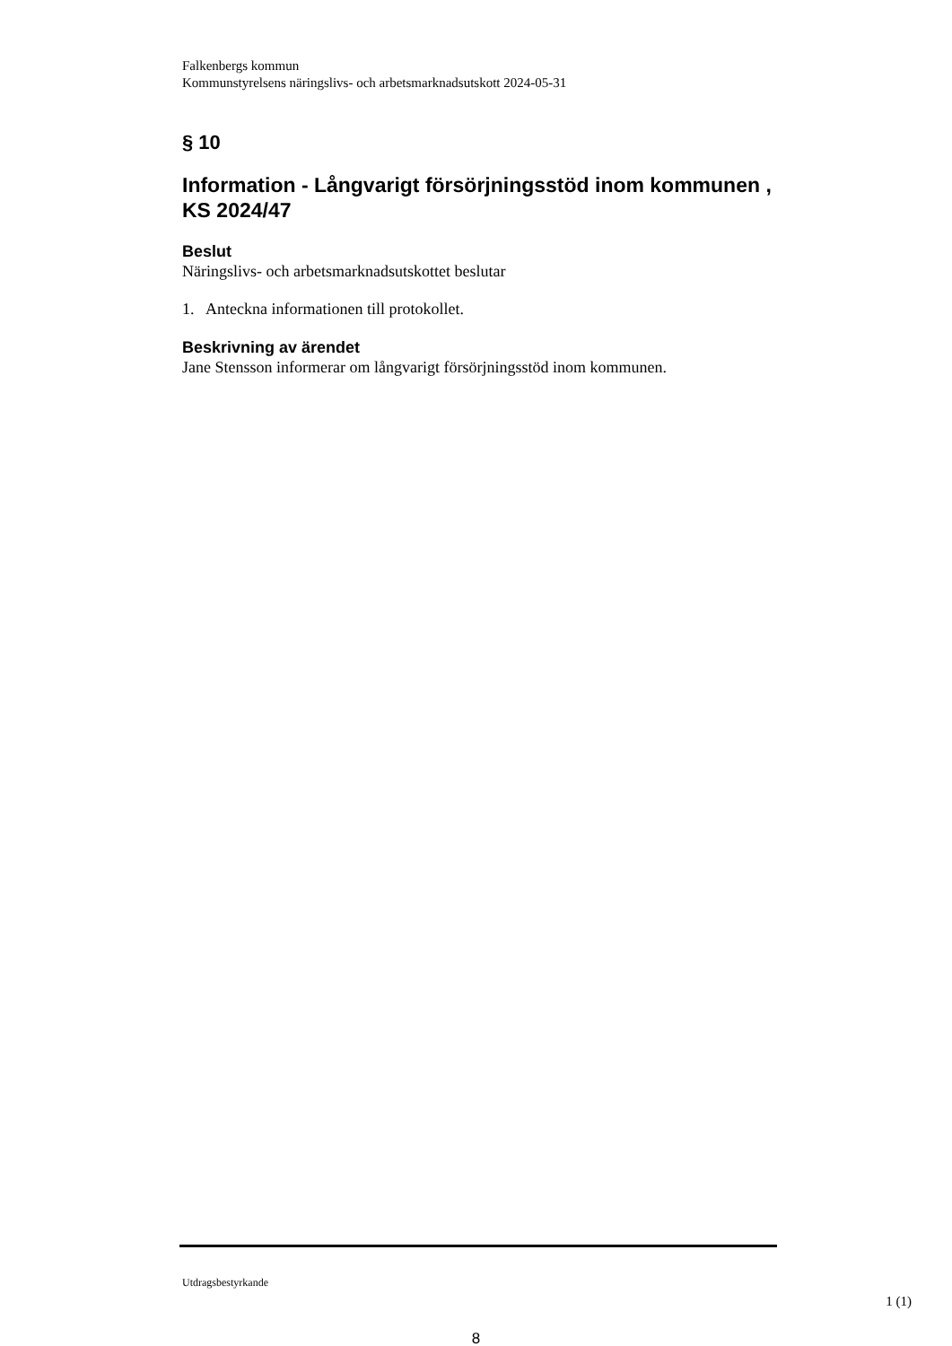Falkenbergs kommun
Kommunstyrelsens näringslivs- och arbetsmarknadsutskott 2024-05-31
§ 10
Information - Långvarigt försörjningsstöd inom kommunen , KS 2024/47
Beslut
Näringslivs- och arbetsmarknadsutskottet beslutar
1. Anteckna informationen till protokollet.
Beskrivning av ärendet
Jane Stensson informerar om långvarigt försörjningsstöd inom kommunen.
Utdragsbestyrkande
1 (1)
8